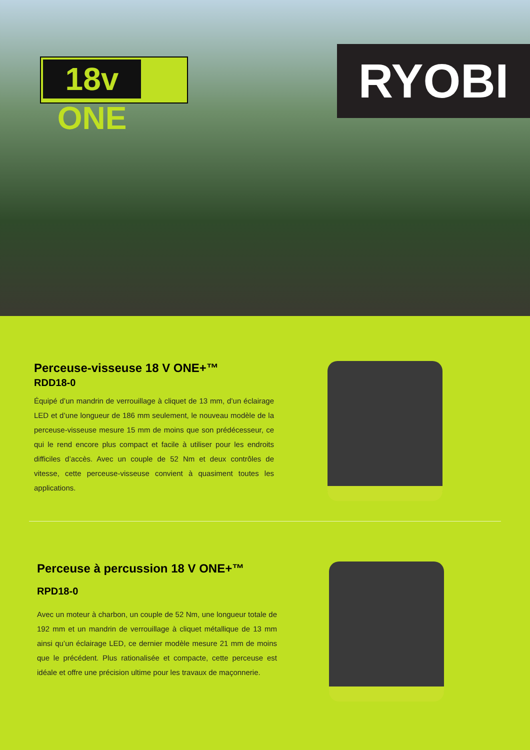18v ONE RYOBI
Perceuse-visseuse 18 V ONE+™
RDD18-0
Équipé d’un mandrin de verrouillage à cliquet de 13 mm, d’un éclairage LED et d’une longueur de 186 mm seulement, le nouveau modèle de la perceuse-visseuse mesure 15 mm de moins que son prédécesseur, ce qui le rend encore plus compact et facile à utiliser pour les endroits difficiles d’accès. Avec un couple de 52 Nm et deux contrôles de vitesse, cette perceuse-visseuse convient à quasiment toutes les applications.
Perceuse à percussion 18 V ONE+™
RPD18-0
Avec un moteur à charbon, un couple de 52 Nm, une longueur totale de 192 mm et un mandrin de verrouillage à cliquet métallique de 13 mm ainsi qu’un éclairage LED, ce dernier modèle mesure 21 mm de moins que le précédent. Plus rationalisée et compacte, cette perceuse est idéale et offre une précision ultime pour les travaux de maçonnerie.